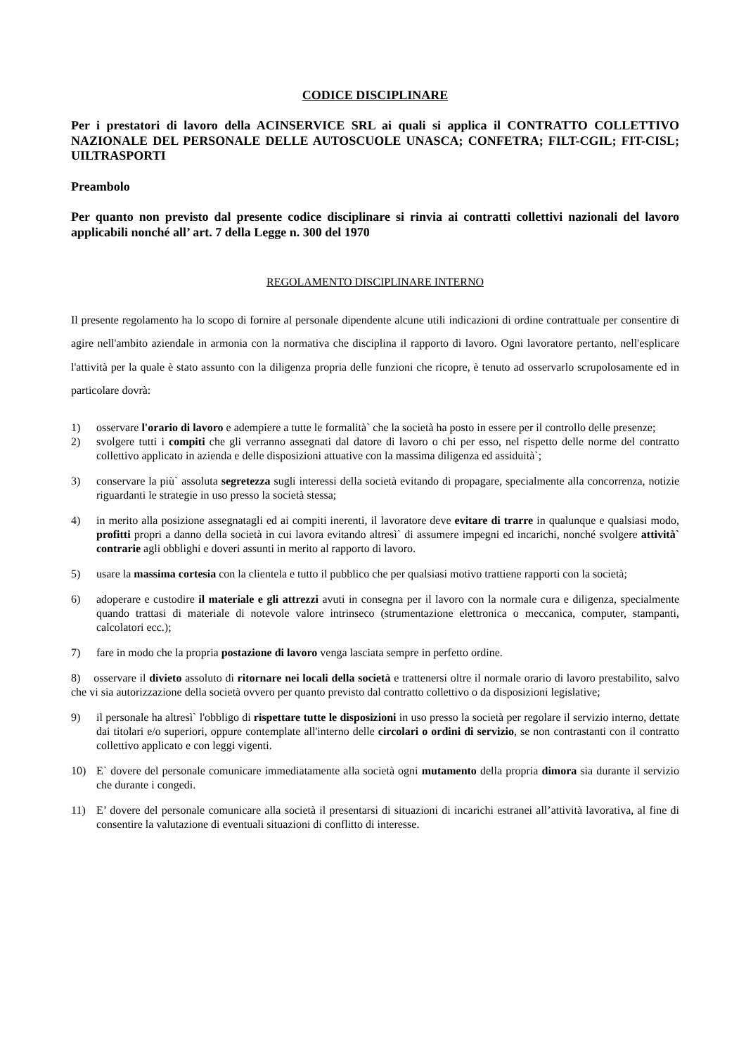CODICE DISCIPLINARE
Per i prestatori di lavoro della ACINSERVICE SRL ai quali si applica il CONTRATTO COLLETTIVO NAZIONALE DEL PERSONALE DELLE AUTOSCUOLE UNASCA; CONFETRA; FILT-CGIL; FIT-CISL; UILTRASPORTI
Preambolo
Per quanto non previsto dal presente codice disciplinare si rinvia ai contratti collettivi nazionali del lavoro applicabili nonché all’ art. 7 della Legge n. 300 del 1970
REGOLAMENTO DISCIPLINARE INTERNO
Il presente regolamento ha lo scopo di fornire al personale dipendente alcune utili indicazioni di ordine contrattuale per consentire di agire nell'ambito aziendale in armonia con la normativa che disciplina il rapporto di lavoro. Ogni lavoratore pertanto, nell'esplicare l'attività per la quale è stato assunto con la diligenza propria delle funzioni che ricopre, è tenuto ad osservarlo scrupolosamente ed in particolare dovrà:
1) osservare l'orario di lavoro e adempiere a tutte le formalità` che la società ha posto in essere per il controllo delle presenze;
2) svolgere tutti i compiti che gli verranno assegnati dal datore di lavoro o chi per esso, nel rispetto delle norme del contratto collettivo applicato in azienda e delle disposizioni attuative con la massima diligenza ed assiduità`;
3) conservare la più` assoluta segretezza sugli interessi della società evitando di propagare, specialmente alla concorrenza, notizie riguardanti le strategie in uso presso la società stessa;
4) in merito alla posizione assegnatagli ed ai compiti inerenti, il lavoratore deve evitare di trarre in qualunque e qualsiasi modo, profitti propri a danno della società in cui lavora evitando altresì` di assumere impegni ed incarichi, nonché svolgere attività` contrarie agli obblighi e doveri assunti in merito al rapporto di lavoro.
5) usare la massima cortesia con la clientela e tutto il pubblico che per qualsiasi motivo trattiene rapporti con la società;
6) adoperare e custodire il materiale e gli attrezzi avuti in consegna per il lavoro con la normale cura e diligenza, specialmente quando trattasi di materiale di notevole valore intrinseco (strumentazione elettronica o meccanica, computer, stampanti, calcolatori ecc.);
7) fare in modo che la propria postazione di lavoro venga lasciata sempre in perfetto ordine.
8) osservare il divieto assoluto di ritornare nei locali della società e trattenersi oltre il normale orario di lavoro prestabilito, salvo che vi sia autorizzazione della società ovvero per quanto previsto dal contratto collettivo o da disposizioni legislative;
9) il personale ha altresì` l'obbligo di rispettare tutte le disposizioni in uso presso la società per regolare il servizio interno, dettate dai titolari e/o superiori, oppure contemplate all'interno delle circolari o ordini di servizio, se non contrastanti con il contratto collettivo applicato e con leggi vigenti.
10) E` dovere del personale comunicare immediatamente alla società ogni mutamento della propria dimora sia durante il servizio che durante i congedi.
11) E’ dovere del personale comunicare alla società il presentarsi di situazioni di incarichi estranei all’attività lavorativa, al fine di consentire la valutazione di eventuali situazioni di conflitto di interesse.